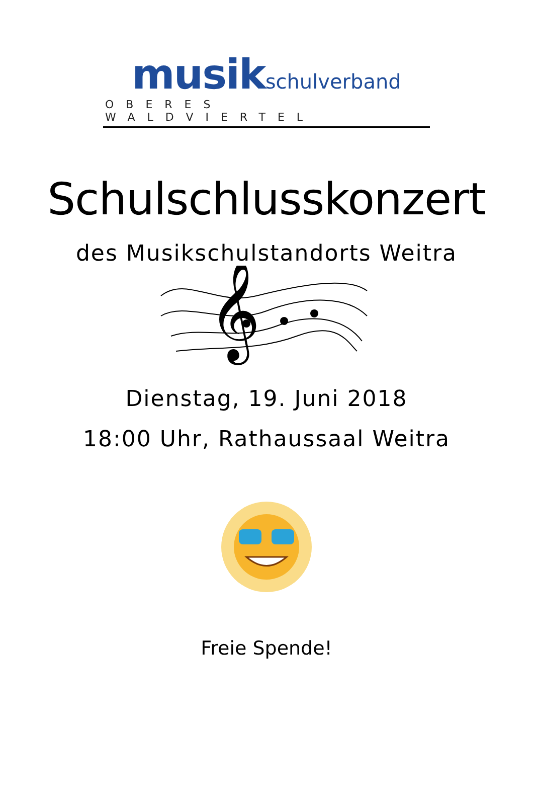musik schulverband
OBERES WALDVIERTEL
Schulschlusskonzert
des Musikschulstandorts Weitra
𝄞
Dienstag, 19. Juni 2018
18:00 Uhr, Rathaussaal Weitra
Freie Spende!